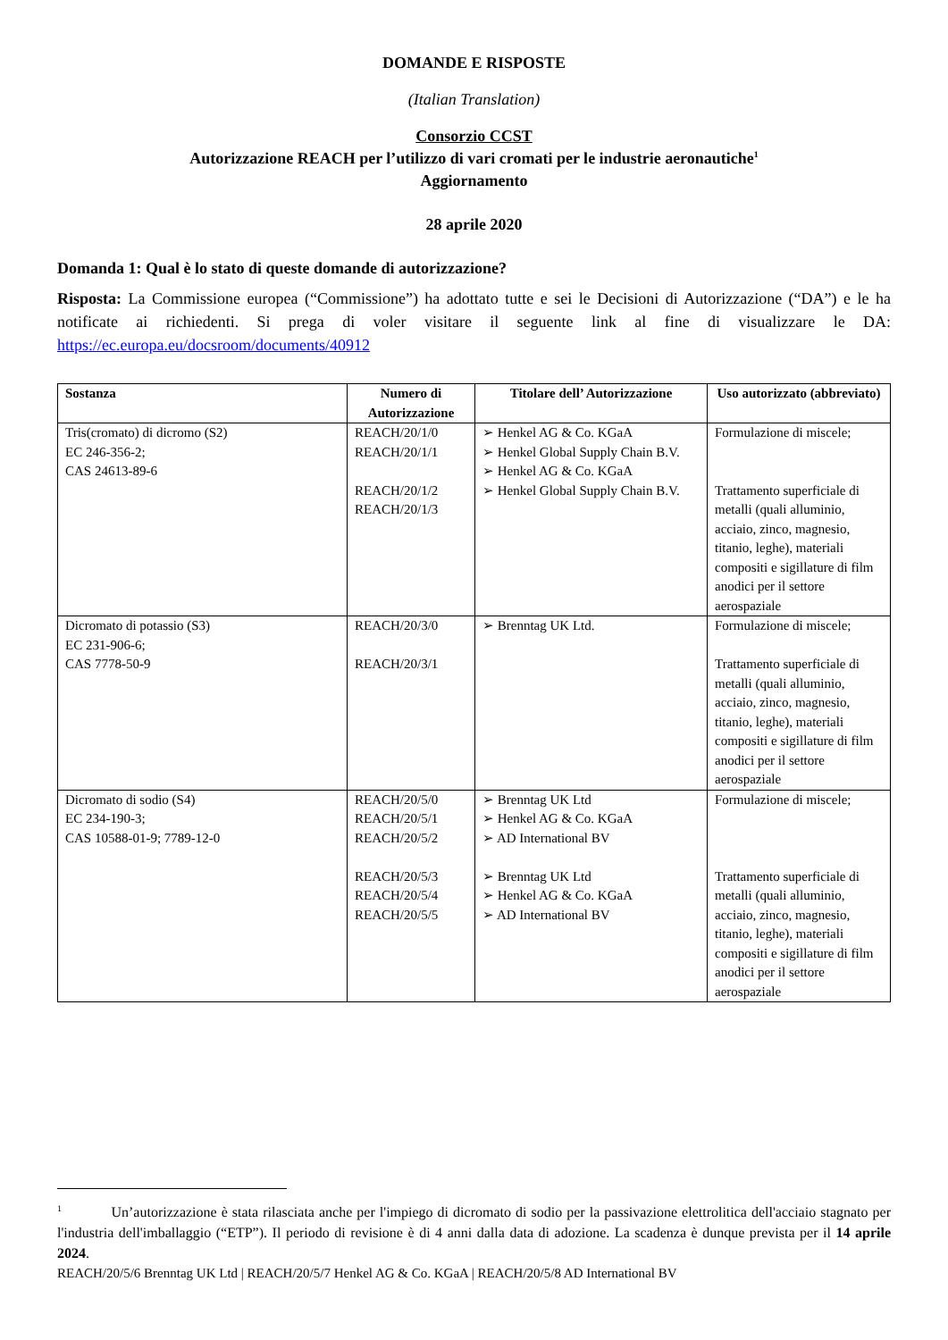DOMANDE E RISPOSTE
(Italian Translation)
Consorzio CCST
Autorizzazione REACH per l’utilizzo di vari cromati per le industrie aeronautiche<sup>1</sup>
Aggiornamento
28 aprile 2020
Domanda 1: Qual è lo stato di queste domande di autorizzazione?
Risposta: La Commissione europea (“Commissione”) ha adottato tutte e sei le Decisioni di Autorizzazione (“DA”) e le ha notificate ai richiedenti. Si prega di voler visitare il seguente link al fine di visualizzare le DA: https://ec.europa.eu/docsroom/documents/40912
| Sostanza | Numero di Autorizzazione | Titolare dell’ Autorizzazione | Uso autorizzato (abbreviato) |
| --- | --- | --- | --- |
| Tris(cromato) di dicromo (S2) EC 246-356-2; CAS 24613-89-6 | REACH/20/1/0 REACH/20/1/1 REACH/20/1/2 REACH/20/1/3 | ➢ Henkel AG & Co. KGaA ➢ Henkel Global Supply Chain B.V. ➢ Henkel AG & Co. KGaA ➢ Henkel Global Supply Chain B.V. | Formulazione di miscele; Trattamento superficiale di metalli (quali alluminio, acciaio, zinco, magnesio, titanio, leghe), materiali compositi e sigillature di film anodici per il settore aerospaziale |
| Dicromato di potassio (S3) EC 231-906-6; CAS 7778-50-9 | REACH/20/3/0 REACH/20/3/1 | ➢ Brenntag UK Ltd. | Formulazione di miscele; Trattamento superficiale di metalli (quali alluminio, acciaio, zinco, magnesio, titanio, leghe), materiali compositi e sigillature di film anodici per il settore aerospaziale |
| Dicromato di sodio (S4) EC 234-190-3; CAS 10588-01-9; 7789-12-0 | REACH/20/5/0 REACH/20/5/1 REACH/20/5/2 REACH/20/5/3 REACH/20/5/4 REACH/20/5/5 | ➢ Brenntag UK Ltd ➢ Henkel AG & Co. KGaA ➢ AD International BV ➢ Brenntag UK Ltd ➢ Henkel AG & Co. KGaA ➢ AD International BV | Formulazione di miscele; Trattamento superficiale di metalli (quali alluminio, acciaio, zinco, magnesio, titanio, leghe), materiali compositi e sigillature di film anodici per il settore aerospaziale |
<sup>1</sup> Un’autorizzazione è stata rilasciata anche per l'impiego di dicromato di sodio per la passivazione elettrolitica dell'acciaio stagnato per l'industria dell'imballaggio (“ETP”). Il periodo di revisione è di 4 anni dalla data di adozione. La scadenza è dunque prevista per il 14 aprile 2024.
REACH/20/5/6 Brenntag UK Ltd | REACH/20/5/7 Henkel AG & Co. KGaA | REACH/20/5/8 AD International BV